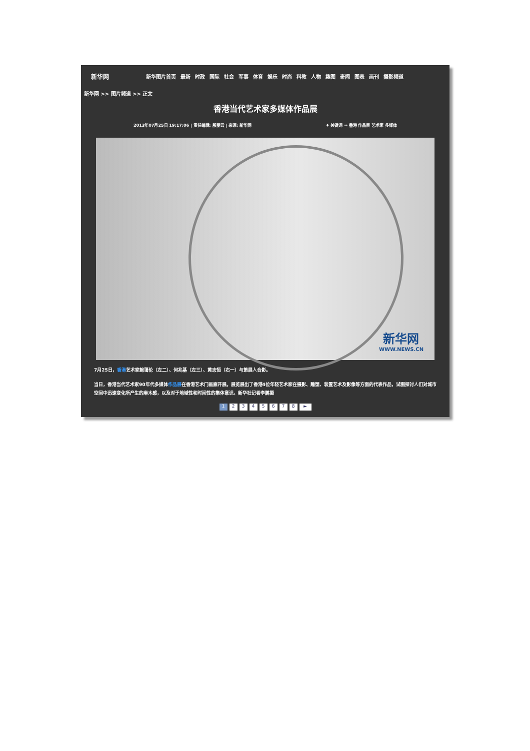新华网
新华图片首页 最新 时政 国际 社会 军事 体育 娱乐 时尚 科教 人物 趣图 奇闻 图表 画刊 摄影频道
新华网 >> 图片频道 >> 正文
香港当代艺术家多媒体作品展
2013年07月25日 19:17:06 | 责任编辑: 殷丽云 | 来源: 新华网 ♦ 关键词 ⇒ 香港 作品展 艺术家 多媒体
新华网
WWW.NEWS.CN
7月25日，香港艺术家鲍蔼伦（左二）、何兆基（左三）、黄志恒（右一）与策展人合影。
当日，香港当代艺术家90年代多媒体作品展在香港艺术门画廊开展。展览展出了香港4位年轻艺术家在摄影、雕塑、装置艺术及影像等方面的代表作品，试图探讨人们对城市空间中迅速变化所产生的麻木感，以及对于地域性和时间性的集体意识。新华社记者李鹏摄
12345678 ►